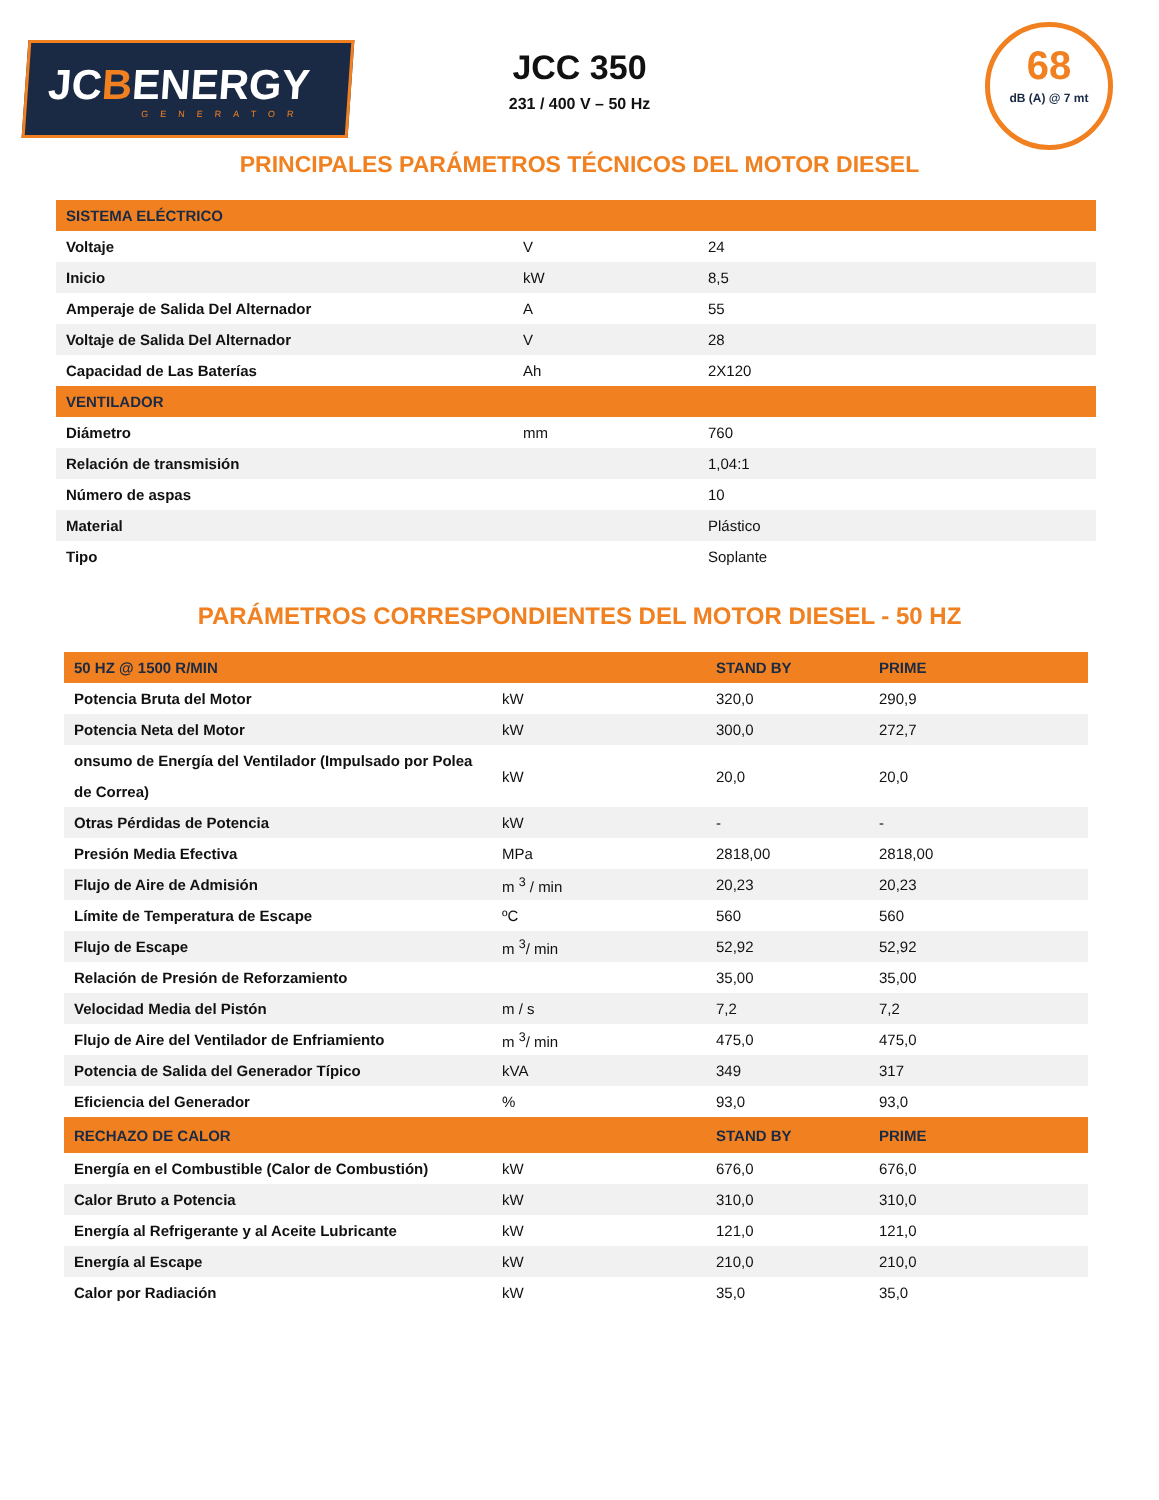JCBENERGY
GENERATOR
JCC 350
231 / 400 V – 50 Hz
68
dB (A) @ 7 mt
PRINCIPALES PARÁMETROS TÉCNICOS DEL MOTOR DIESEL
| SISTEMA ELÉCTRICO | | |
| --- | --- | --- |
| Voltaje | V | 24 |
| Inicio | kW | 8,5 |
| Amperaje de Salida Del Alternador | A | 55 |
| Voltaje de Salida Del Alternador | V | 28 |
| Capacidad de Las Baterías | Ah | 2X120 |
| VENTILADOR | | |
| Diámetro | mm | 760 |
| Relación de transmisión | | 1,04:1 |
| Número de aspas | | 10 |
| Material | | Plástico |
| Tipo | | Soplante |
PARÁMETROS CORRESPONDIENTES DEL MOTOR DIESEL - 50 HZ
| 50 HZ @ 1500 R/MIN | | STAND BY | PRIME |
| --- | --- | --- | --- |
| Potencia Bruta del Motor | kW | 320,0 | 290,9 |
| Potencia Neta del Motor | kW | 300,0 | 272,7 |
| onsumo de Energía del Ventilador (Impulsado por Polea de Correa) | kW | 20,0 | 20,0 |
| Otras Pérdidas de Potencia | kW | - | - |
| Presión Media Efectiva | MPa | 2818,00 | 2818,00 |
| Flujo de Aire de Admisión | m <sup>3</sup> / min | 20,23 | 20,23 |
| Límite de Temperatura de Escape | ºC | 560 | 560 |
| Flujo de Escape | m <sup>3</sup>/ min | 52,92 | 52,92 |
| Relación de Presión de Reforzamiento | | 35,00 | 35,00 |
| Velocidad Media del Pistón | m / s | 7,2 | 7,2 |
| Flujo de Aire del Ventilador de Enfriamiento | m <sup>3</sup>/ min | 475,0 | 475,0 |
| Potencia de Salida del Generador Típico | kVA | 349 | 317 |
| Eficiencia del Generador | % | 93,0 | 93,0 |
| RECHAZO DE CALOR | | STAND BY | PRIME |
| Energía en el Combustible (Calor de Combustión) | kW | 676,0 | 676,0 |
| Calor Bruto a Potencia | kW | 310,0 | 310,0 |
| Energía al Refrigerante y al Aceite Lubricante | kW | 121,0 | 121,0 |
| Energía al Escape | kW | 210,0 | 210,0 |
| Calor por Radiación | kW | 35,0 | 35,0 |